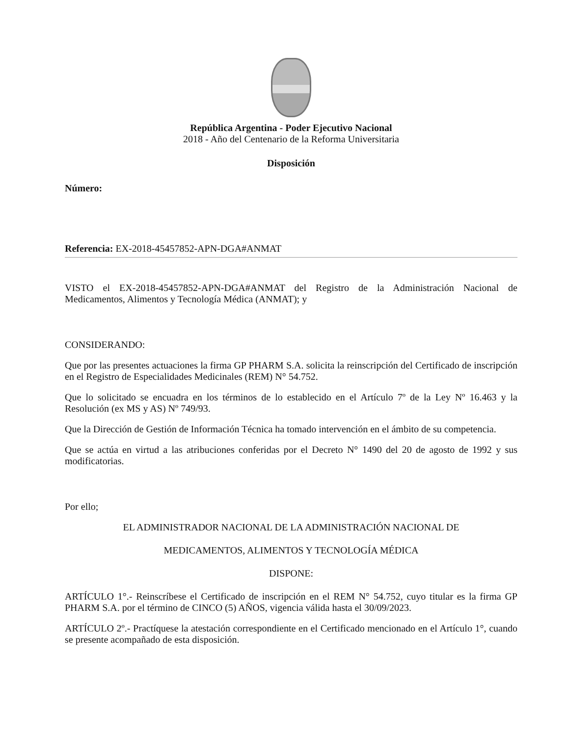República Argentina - Poder Ejecutivo Nacional
2018 - Año del Centenario de la Reforma Universitaria
Disposición
Número:
Referencia: EX-2018-45457852-APN-DGA#ANMAT
VISTO el EX-2018-45457852-APN-DGA#ANMAT del Registro de la Administración Nacional de Medicamentos, Alimentos y Tecnología Médica (ANMAT); y
CONSIDERANDO:
Que por las presentes actuaciones la firma GP PHARM S.A. solicita la reinscripción del Certificado de inscripción en el Registro de Especialidades Medicinales (REM) N° 54.752.
Que lo solicitado se encuadra en los términos de lo establecido en el Artículo 7º de la Ley Nº 16.463 y la Resolución (ex MS y AS) Nº 749/93.
Que la Dirección de Gestión de Información Técnica ha tomado intervención en el ámbito de su competencia.
Que se actúa en virtud a las atribuciones conferidas por el Decreto N° 1490 del 20 de agosto de 1992 y sus modificatorias.
Por ello;
EL ADMINISTRADOR NACIONAL DE LA ADMINISTRACIÓN NACIONAL DE
MEDICAMENTOS, ALIMENTOS Y TECNOLOGÍA MÉDICA
DISPONE:
ARTÍCULO 1°.- Reinscríbese el Certificado de inscripción en el REM N° 54.752, cuyo titular es la firma GP PHARM S.A. por el término de CINCO (5) AÑOS, vigencia válida hasta el 30/09/2023.
ARTÍCULO 2º.- Practíquese la atestación correspondiente en el Certificado mencionado en el Artículo 1°, cuando se presente acompañado de esta disposición.